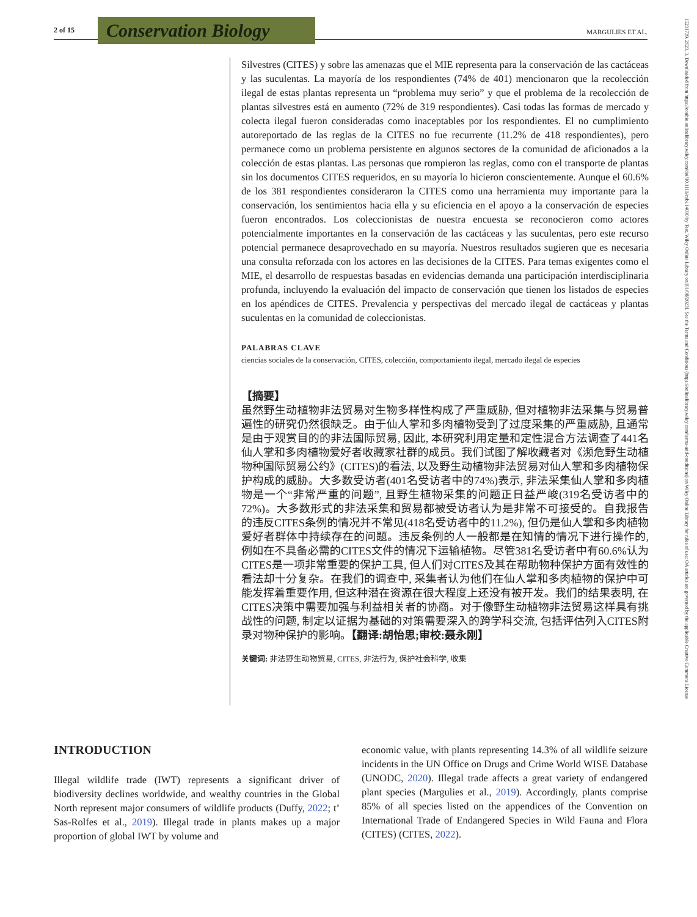2 of 15
Conservation Biology
MARGULIES ET AL.
15231739, 2023, 3, Downloaded from https://conbio.onlinelibrary.wiley.com/doi/10.1111/cobi.14030 by Test, Wiley Online Library on [01/08/2023]. See the Terms and Conditions (https://onlinelibrary.wiley.com/terms-and-conditions) on Wiley Online Library for rules of use; OA articles are governed by the applicable Creative Commons License
Silvestres (CITES) y sobre las amenazas que el MIE representa para la conservación de las cactáceas y las suculentas. La mayoría de los respondientes (74% de 401) mencionaron que la recolección ilegal de estas plantas representa un “problema muy serio” y que el problema de la recolección de plantas silvestres está en aumento (72% de 319 respondientes). Casi todas las formas de mercado y colecta ilegal fueron consideradas como inaceptables por los respondientes. El no cumplimiento autoreportado de las reglas de la CITES no fue recurrente (11.2% de 418 respondientes), pero permanece como un problema persistente en algunos sectores de la comunidad de aficionados a la colección de estas plantas. Las personas que rompieron las reglas, como con el transporte de plantas sin los documentos CITES requeridos, en su mayoría lo hicieron conscientemente. Aunque el 60.6% de los 381 respondientes consideraron la CITES como una herramienta muy importante para la conservación, los sentimientos hacia ella y su eficiencia en el apoyo a la conservación de especies fueron encontrados. Los coleccionistas de nuestra encuesta se reconocieron como actores potencialmente importantes en la conservación de las cactáceas y las suculentas, pero este recurso potencial permanece desaprovechado en su mayoría. Nuestros resultados sugieren que es necesaria una consulta reforzada con los actores en las decisiones de la CITES. Para temas exigentes como el MIE, el desarrollo de respuestas basadas en evidencias demanda una participación interdisciplinaria profunda, incluyendo la evaluación del impacto de conservación que tienen los listados de especies en los apéndices de CITES. Prevalencia y perspectivas del mercado ilegal de cactáceas y plantas suculentas en la comunidad de coleccionistas.
PALABRAS CLAVE
ciencias sociales de la conservación, CITES, colección, comportamiento ilegal, mercado ilegal de especies
【摘要】
虽然野生动植物非法贸易对生物多样性构成了严重威胁, 但对植物非法采集与贸易普遍性的研究仍然很缺乏。由于仙人掌和多肉植物受到了过度采集的严重威胁, 且通常是由于观赏目的的非法国际贸易, 因此, 本研究利用定量和定性混合方法调查了441名仙人掌和多肉植物爱好者收藏家社群的成员。我们试图了解收藏者对《濒危野生动植物种国际贸易公约》(CITES)的看法, 以及野生动植物非法贸易对仙人掌和多肉植物保护构成的威胁。大多数受访者(401名受访者中的74%)表示, 非法采集仙人掌和多肉植物是一个“非常严重的问题”, 且野生植物采集的问题正日益严峻(319名受访者中的72%)。大多数形式的非法采集和贸易都被受访者认为是非常不可接受的。自我报告的违反CITES条例的情况并不常见(418名受访者中的11.2%), 但仍是仙人掌和多肉植物爱好者群体中持续存在的问题。违反条例的人一般都是在知情的情况下进行操作的, 例如在不具备必需的CITES文件的情况下运输植物。尽管381名受访者中有60.6%认为CITES是一项非常重要的保护工具, 但人们对CITES及其在帮助物种保护方面有效性的看法却十分复杂。在我们的调查中, 采集者认为他们在仙人掌和多肉植物的保护中可能发挥着重要作用, 但这种潜在资源在很大程度上还没有被开发。我们的结果表明, 在CITES决策中需要加强与利益相关者的协商。对于像野生动植物非法贸易这样具有挑战性的问题, 制定以证据为基础的对策需要深入的跨学科交流, 包括评估列入CITES附录对物种保护的影响。【翻译:胡怡思;审校:聂永刚】
关键词: 非法野生动物贸易, CITES, 非法行为, 保护社会科学, 收集
INTRODUCTION
Illegal wildlife trade (IWT) represents a significant driver of biodiversity declines worldwide, and wealthy countries in the Global North represent major consumers of wildlife products (Duffy, 2022; t’ Sas-Rolfes et al., 2019). Illegal trade in plants makes up a major proportion of global IWT by volume and
economic value, with plants representing 14.3% of all wildlife seizure incidents in the UN Office on Drugs and Crime World WISE Database (UNODC, 2020). Illegal trade affects a great variety of endangered plant species (Margulies et al., 2019). Accordingly, plants comprise 85% of all species listed on the appendices of the Convention on International Trade of Endangered Species in Wild Fauna and Flora (CITES) (CITES, 2022).